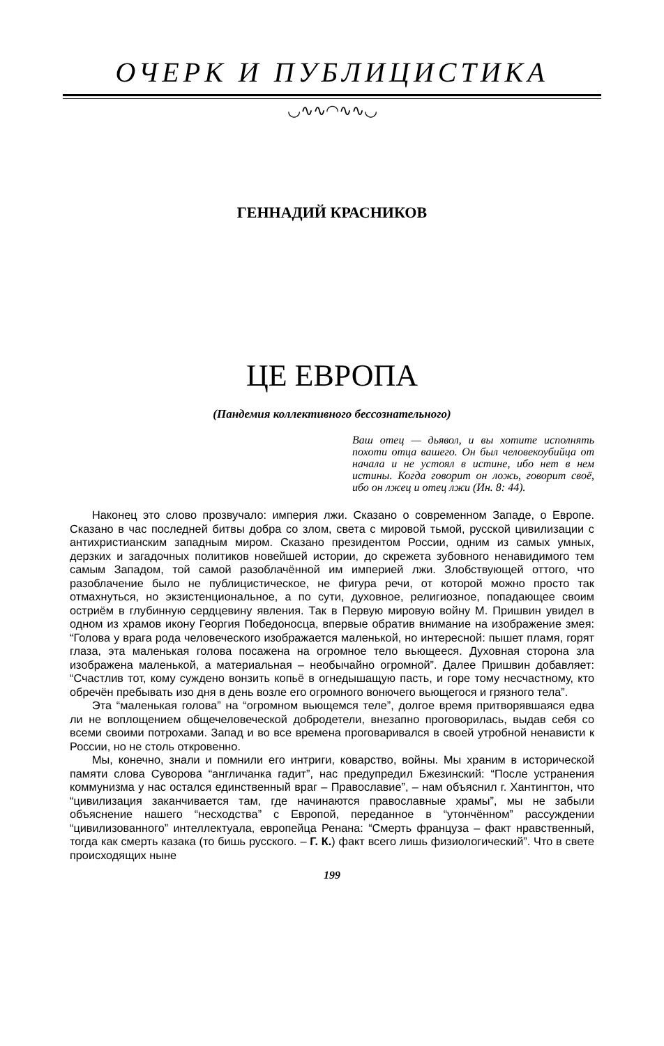ОЧЕРК И ПУБЛИЦИСТИКА
◡∿∿◠∿∿◡
ГЕННАДИЙ КРАСНИКОВ
ЦЕ ЕВРОПА
(Пандемия коллективного бессознательного)
Ваш отец — дьявол, и вы хотите исполнять похоти отца вашего. Он был человекоубийца от начала и не устоял в истине, ибо нет в нем истины. Когда говорит он ложь, говорит своё, ибо он лжец и отец лжи (Ин. 8: 44).
Наконец это слово прозвучало: империя лжи. Сказано о современном Западе, о Европе. Сказано в час последней битвы добра со злом, света с мировой тьмой, русской цивилизации с антихристианским западным миром. Сказано президентом России, одним из самых умных, дерзких и загадочных политиков новейшей истории, до скрежета зубовного ненавидимого тем самым Западом, той самой разоблачённой им империей лжи. Злобствующей оттого, что разоблачение было не публицистическое, не фигура речи, от которой можно просто так отмахнуться, но экзистенциональное, а по сути, духовное, религиозное, попадающее своим остриём в глубинную сердцевину явления. Так в Первую мировую войну М. Пришвин увидел в одном из храмов икону Георгия Победоносца, впервые обратив внимание на изображение змея: “Голова у врага рода человеческого изображается маленькой, но интересной: пышет пламя, горят глаза, эта маленькая голова посажена на огромное тело вьющееся. Духовная сторона зла изображена маленькой, а материальная – необычайно огромной”. Далее Пришвин добавляет: “Счастлив тот, кому суждено вонзить копьё в огнедышащую пасть, и горе тому несчастному, кто обречён пребывать изо дня в день возле его огромного вонючего вьющегося и грязного тела”.
Эта “маленькая голова” на “огромном вьющемся теле”, долгое время притворявшаяся едва ли не воплощением общечеловеческой добродетели, внезапно проговорилась, выдав себя со всеми своими потрохами. Запад и во все времена проговаривался в своей утробной ненависти к России, но не столь откровенно.
Мы, конечно, знали и помнили его интриги, коварство, войны. Мы храним в исторической памяти слова Суворова “англичанка гадит”, нас предупредил Бжезинский: “После устранения коммунизма у нас остался единственный враг – Православие”, – нам объяснил г. Хантингтон, что “цивилизация заканчивается там, где начинаются православные храмы”, мы не забыли объяснение нашего “несходства” с Европой, переданное в “утончённом” рассуждении “цивилизованного” интеллектуала, европейца Ренана: “Смерть француза – факт нравственный, тогда как смерть казака (то бишь русского. – Г. К.) факт всего лишь физиологический”. Что в свете происходящих ныне
199